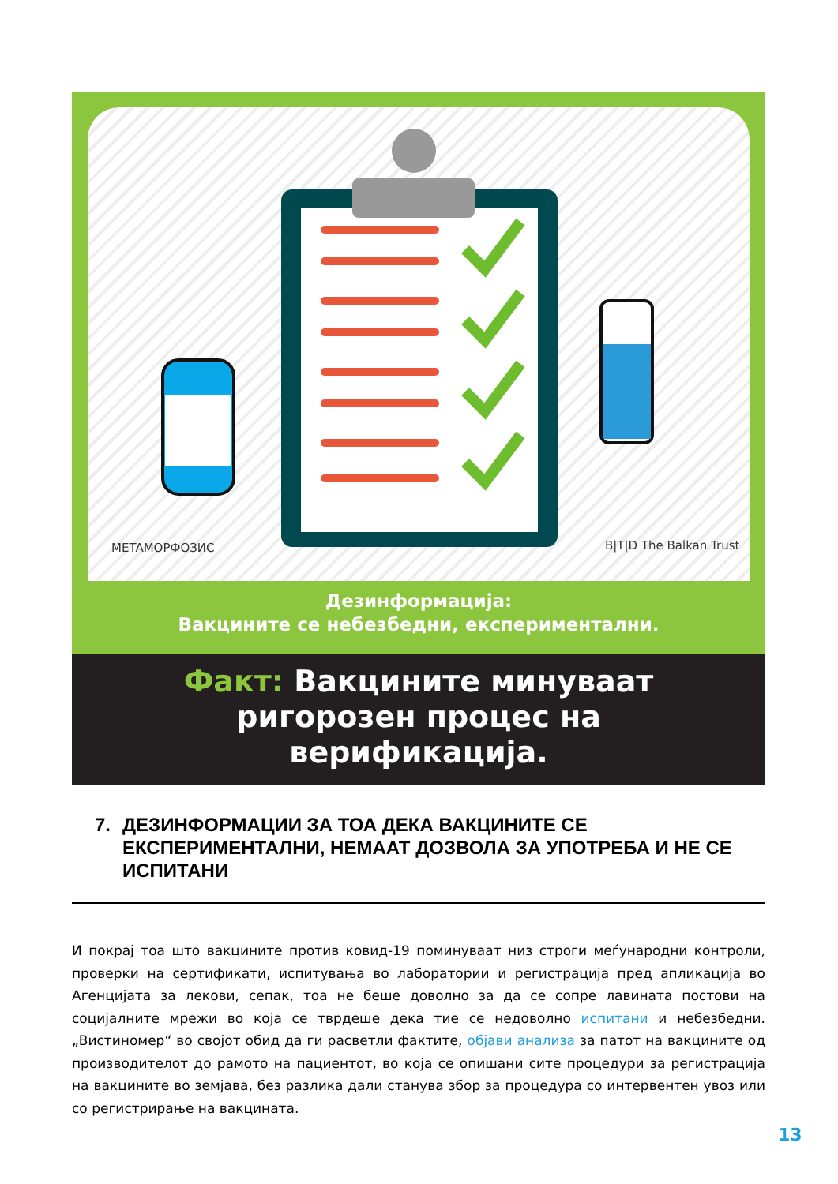METAМОРФОЗИС
B|T|D The Balkan Trust
Дезинформација:
Вакцините се небезбедни, експериментални.
Факт: Вакцините минуваат
ригорозен процес на
верификација.
7. ДЕЗИНФОРМАЦИИ ЗА ТОА ДЕКА ВАКЦИНИТЕ СЕ ЕКСПЕРИМЕНТАЛНИ, НЕМААТ ДОЗВОЛА ЗА УПОТРЕБА И НЕ СЕ ИСПИТАНИ
И покрај тоа што вакцините против ковид-19 поминуваат низ строги меѓународни контроли, проверки на сертификати, испитувања во лаборатории и регистрација пред апликација во Агенцијата за лекови, сепак, тоа не беше доволно за да се сопре лавината постови на социјалните мрежи во која се тврдеше дека тие се недоволно испитани и небезбедни. „Вистиномер“ во својот обид да ги расветли фактите, објави анализа за патот на вакцините од производителот до рамото на пациентот, во која се опишани сите процедури за регистрација на вакцините во земјава, без разлика дали станува збор за процедура со интервентен увоз или со регистрирање на вакцината.
13